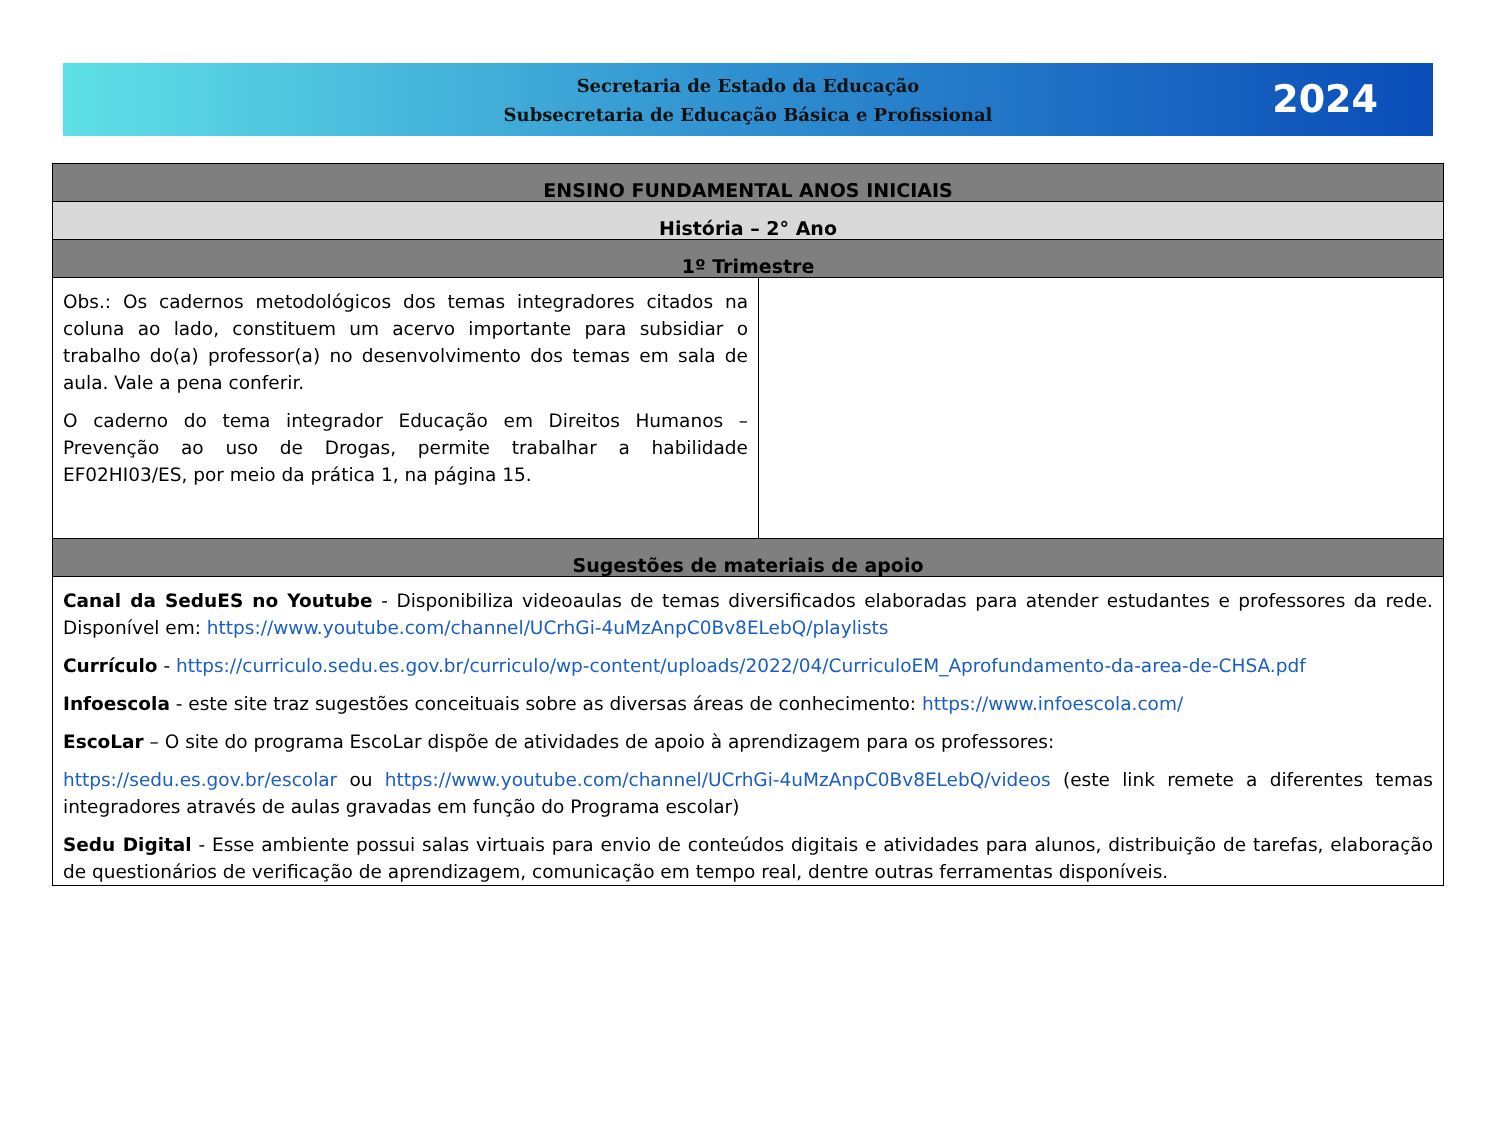Secretaria de Estado da Educação
Subsecretaria de Educação Básica e Profissional
2024
| ENSINO FUNDAMENTAL ANOS INICIAIS | |
| --- | --- |
| História – 2° Ano | |
| 1º Trimestre | |
| Obs.: Os cadernos metodológicos dos temas integradores citados na coluna ao lado, constituem um acervo importante para subsidiar o trabalho do(a) professor(a) no desenvolvimento dos temas em sala de aula. Vale a pena conferir. O caderno do tema integrador Educação em Direitos Humanos – Prevenção ao uso de Drogas, permite trabalhar a habilidade EF02HI03/ES, por meio da prática 1, na página 15. | |
| Sugestões de materiais de apoio | |
| Canal da SeduES no Youtube - Disponibiliza videoaulas de temas diversificados elaboradas para atender estudantes e professores da rede. Disponível em: https://www.youtube.com/channel/UCrhGi-4uMzAnpC0Bv8ELebQ/playlists Currículo - https://curriculo.sedu.es.gov.br/curriculo/wp-content/uploads/2022/04/CurriculoEM_Aprofundamento-da-area-de-CHSA.pdf Infoescola - este site traz sugestões conceituais sobre as diversas áreas de conhecimento: https://www.infoescola.com/ EscoLar – O site do programa EscoLar dispõe de atividades de apoio à aprendizagem para os professores: https://sedu.es.gov.br/escolar ou https://www.youtube.com/channel/UCrhGi-4uMzAnpC0Bv8ELebQ/videos (este link remete a diferentes temas integradores através de aulas gravadas em função do Programa escolar) Sedu Digital - Esse ambiente possui salas virtuais para envio de conteúdos digitais e atividades para alunos, distribuição de tarefas, elaboração de questionários de verificação de aprendizagem, comunicação em tempo real, dentre outras ferramentas disponíveis. | |